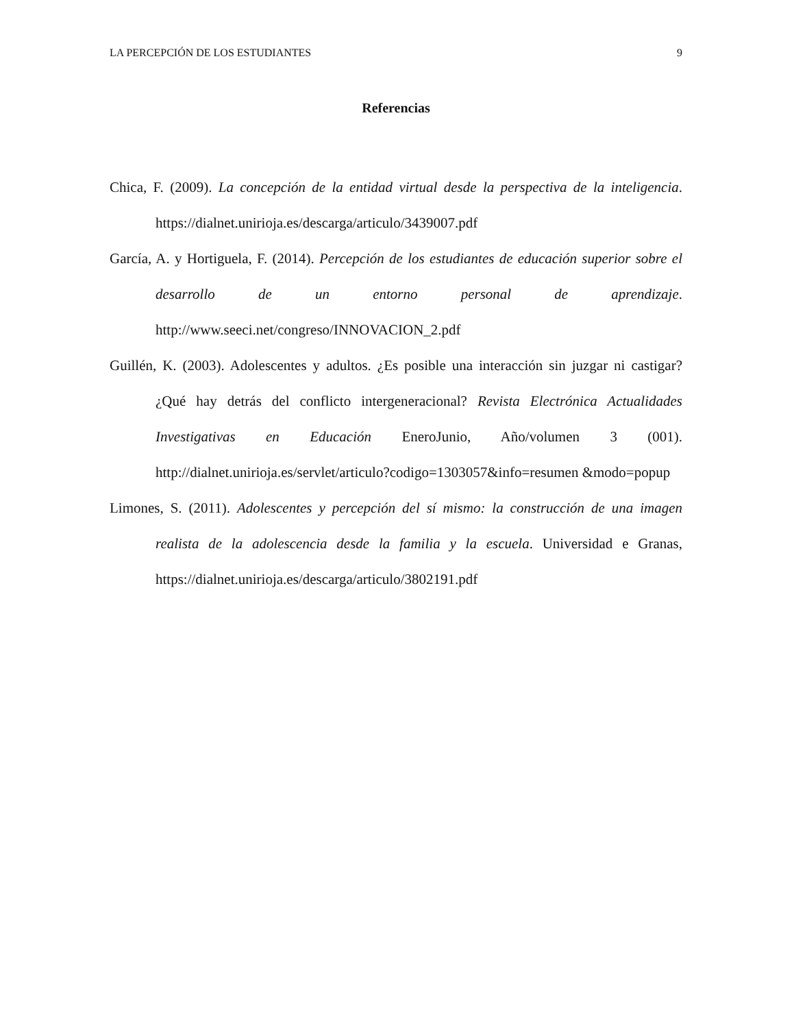LA PERCEPCIÓN DE LOS ESTUDIANTES 9
Referencias
Chica, F. (2009). La concepción de la entidad virtual desde la perspectiva de la inteligencia. https://dialnet.unirioja.es/descarga/articulo/3439007.pdf
García, A. y Hortiguela, F. (2014). Percepción de los estudiantes de educación superior sobre el desarrollo de un entorno personal de aprendizaje. http://www.seeci.net/congreso/INNOVACION_2.pdf
Guillén, K. (2003). Adolescentes y adultos. ¿Es posible una interacción sin juzgar ni castigar? ¿Qué hay detrás del conflicto intergeneracional? Revista Electrónica Actualidades Investigativas en Educación EneroJunio, Año/volumen 3 (001). http://dialnet.unirioja.es/servlet/articulo?codigo=1303057&info=resumen &modo=popup
Limones, S. (2011). Adolescentes y percepción del sí mismo: la construcción de una imagen realista de la adolescencia desde la familia y la escuela. Universidad e Granas, https://dialnet.unirioja.es/descarga/articulo/3802191.pdf